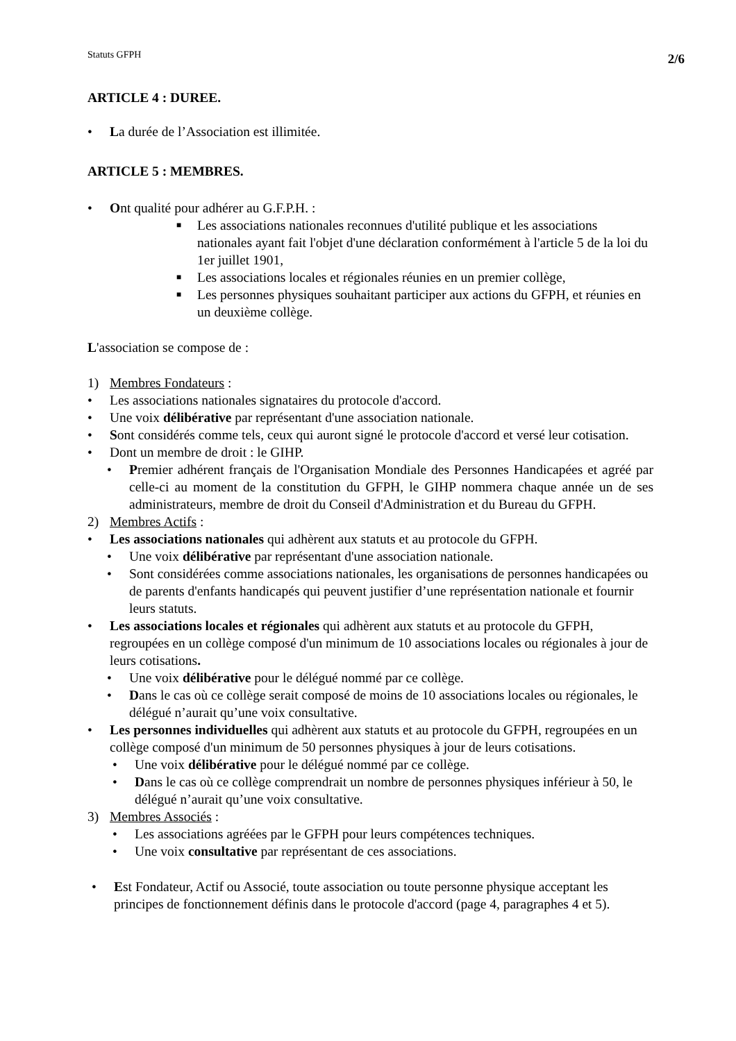Statuts GFPH 2/6
ARTICLE 4 : DUREE.
• La durée de l’Association est illimitée.
ARTICLE 5 : MEMBRES.
• Ont qualité pour adhérer au G.F.P.H. :
■ Les associations nationales reconnues d'utilité publique et les associations nationales ayant fait l'objet d'une déclaration conformément à l'article 5 de la loi du 1er juillet 1901,
■ Les associations locales et régionales réunies en un premier collège,
■ Les personnes physiques souhaitant participer aux actions du GFPH, et réunies en un deuxième collège.
L'association se compose de :
1) Membres Fondateurs :
• Les associations nationales signataires du protocole d'accord.
• Une voix délibérative par représentant d'une association nationale.
• Sont considérés comme tels, ceux qui auront signé le protocole d'accord et versé leur cotisation.
• Dont un membre de droit : le GIHP.
• Premier adhérent français de l'Organisation Mondiale des Personnes Handicapées et agréé par celle-ci au moment de la constitution du GFPH, le GIHP nommera chaque année un de ses administrateurs, membre de droit du Conseil d'Administration et du Bureau du GFPH.
2) Membres Actifs :
• Les associations nationales qui adhèrent aux statuts et au protocole du GFPH.
• Une voix délibérative par représentant d'une association nationale.
• Sont considérées comme associations nationales, les organisations de personnes handicapées ou de parents d'enfants handicapés qui peuvent justifier d’une représentation nationale et fournir leurs statuts.
• Les associations locales et régionales qui adhèrent aux statuts et au protocole du GFPH, regroupées en un collège composé d'un minimum de 10 associations locales ou régionales à jour de leurs cotisations.
• Une voix délibérative pour le délégué nommé par ce collège.
• Dans le cas où ce collège serait composé de moins de 10 associations locales ou régionales, le délégué n’aurait qu’une voix consultative.
• Les personnes individuelles qui adhèrent aux statuts et au protocole du GFPH, regroupées en un collège composé d'un minimum de 50 personnes physiques à jour de leurs cotisations.
• Une voix délibérative pour le délégué nommé par ce collège.
• Dans le cas où ce collège comprendrait un nombre de personnes physiques inférieur à 50, le délégué n’aurait qu’une voix consultative.
3) Membres Associés :
• Les associations agréées par le GFPH pour leurs compétences techniques.
• Une voix consultative par représentant de ces associations.
• Est Fondateur, Actif ou Associé, toute association ou toute personne physique acceptant les principes de fonctionnement définis dans le protocole d'accord (page 4, paragraphes 4 et 5).